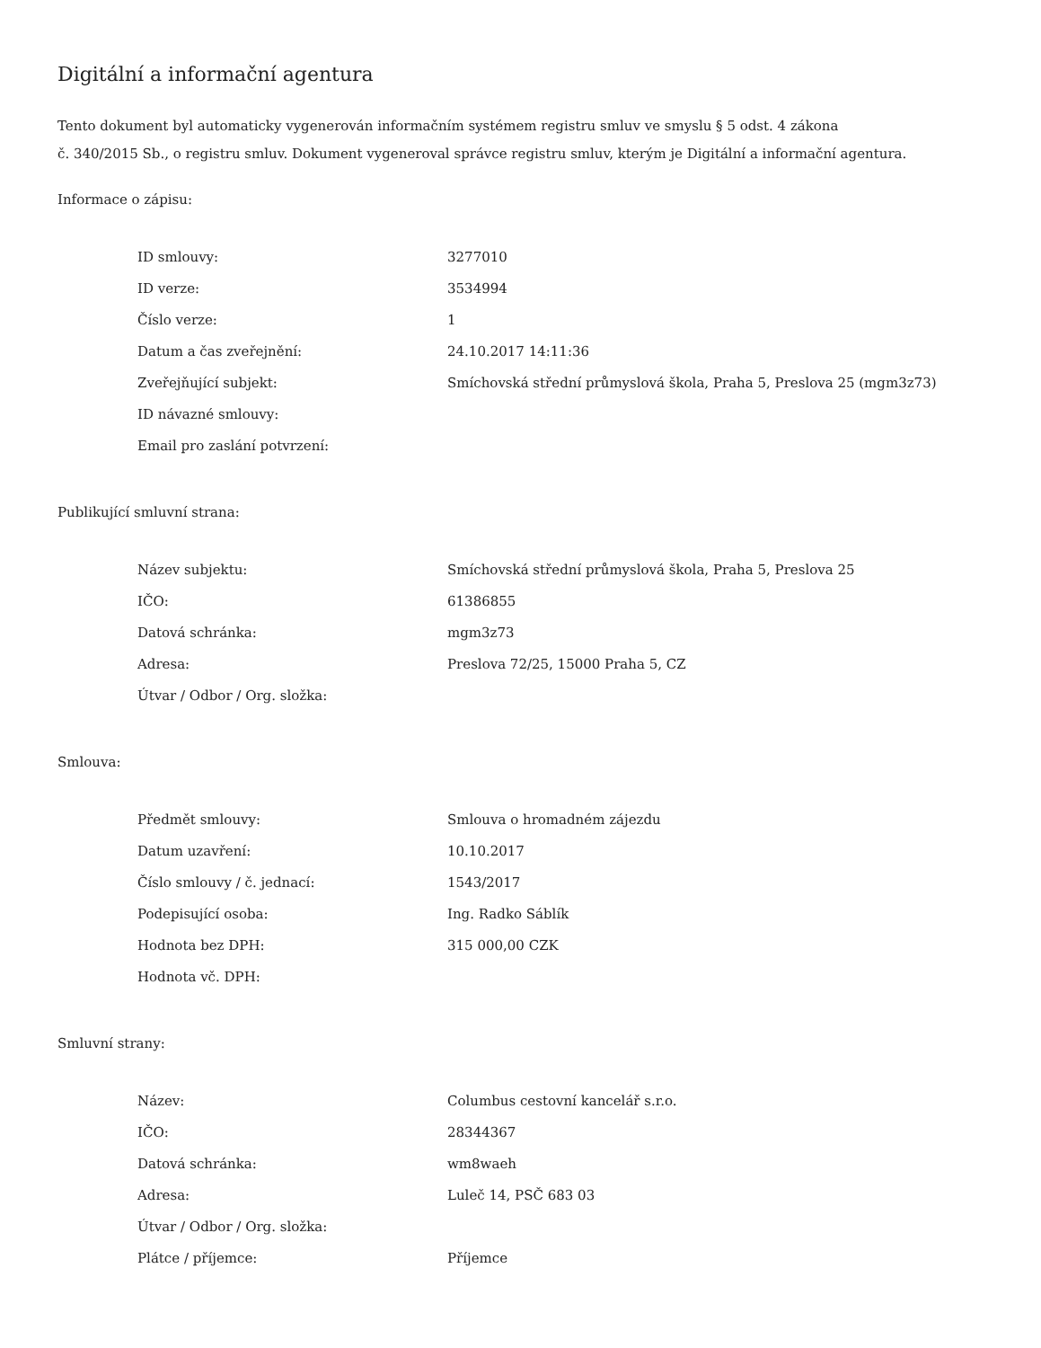Digitální a informační agentura
Tento dokument byl automaticky vygenerován informačním systémem registru smluv ve smyslu § 5 odst. 4 zákona
č. 340/2015 Sb., o registru smluv. Dokument vygeneroval správce registru smluv, kterým je Digitální a informační agentura.
Informace o zápisu:
| ID smlouvy: | 3277010 |
| ID verze: | 3534994 |
| Číslo verze: | 1 |
| Datum a čas zveřejnění: | 24.10.2017 14:11:36 |
| Zveřejňující subjekt: | Smíchovská střední průmyslová škola, Praha 5, Preslova 25 (mgm3z73) |
| ID návazné smlouvy: | |
| Email pro zaslání potvrzení: | |
Publikující smluvní strana:
| Název subjektu: | Smíchovská střední průmyslová škola, Praha 5, Preslova 25 |
| IČO: | 61386855 |
| Datová schránka: | mgm3z73 |
| Adresa: | Preslova 72/25, 15000 Praha 5, CZ |
| Útvar / Odbor / Org. složka: | |
Smlouva:
| Předmět smlouvy: | Smlouva o hromadném zájezdu |
| Datum uzavření: | 10.10.2017 |
| Číslo smlouvy / č. jednací: | 1543/2017 |
| Podepisující osoba: | Ing. Radko Sáblík |
| Hodnota bez DPH: | 315 000,00 CZK |
| Hodnota vč. DPH: | |
Smluvní strany:
| Název: | Columbus cestovní kancelář s.r.o. |
| IČO: | 28344367 |
| Datová schránka: | wm8waeh |
| Adresa: | Luleč 14, PSČ 683 03 |
| Útvar / Odbor / Org. složka: | |
| Plátce / příjemce: | Příjemce |